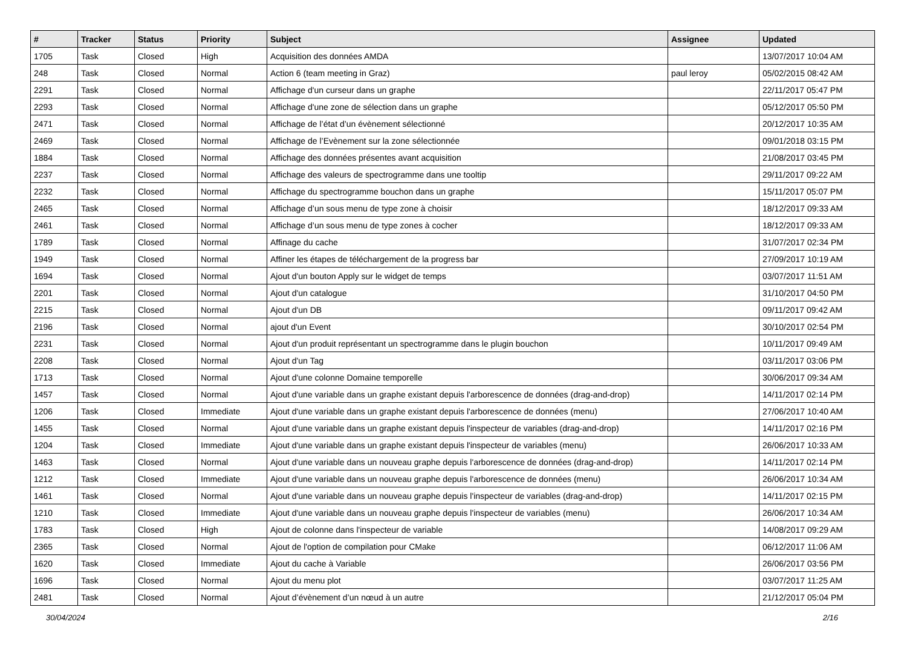| # | Tracker | Status | Priority | Subject | Assignee | Updated |
| --- | --- | --- | --- | --- | --- | --- |
| 1705 | Task | Closed | High | Acquisition des données AMDA | | 13/07/2017 10:04 AM |
| 248 | Task | Closed | Normal | Action 6 (team meeting in Graz) | paul leroy | 05/02/2015 08:42 AM |
| 2291 | Task | Closed | Normal | Affichage d'un curseur dans un graphe | | 22/11/2017 05:47 PM |
| 2293 | Task | Closed | Normal | Affichage d'une zone de sélection dans un graphe | | 05/12/2017 05:50 PM |
| 2471 | Task | Closed | Normal | Affichage de l’état d’un évènement sélectionné | | 20/12/2017 10:35 AM |
| 2469 | Task | Closed | Normal | Affichage de l’Evènement sur la zone sélectionnée | | 09/01/2018 03:15 PM |
| 1884 | Task | Closed | Normal | Affichage des données présentes avant acquisition | | 21/08/2017 03:45 PM |
| 2237 | Task | Closed | Normal | Affichage des valeurs de spectrogramme dans une tooltip | | 29/11/2017 09:22 AM |
| 2232 | Task | Closed | Normal | Affichage du spectrogramme bouchon dans un graphe | | 15/11/2017 05:07 PM |
| 2465 | Task | Closed | Normal | Affichage d’un sous menu de type zone à choisir | | 18/12/2017 09:33 AM |
| 2461 | Task | Closed | Normal | Affichage d’un sous menu de type zones à cocher | | 18/12/2017 09:33 AM |
| 1789 | Task | Closed | Normal | Affinage du cache | | 31/07/2017 02:34 PM |
| 1949 | Task | Closed | Normal | Affiner les étapes de téléchargement de la progress bar | | 27/09/2017 10:19 AM |
| 1694 | Task | Closed | Normal | Ajout d'un bouton Apply sur le widget de temps | | 03/07/2017 11:51 AM |
| 2201 | Task | Closed | Normal | Ajout d'un catalogue | | 31/10/2017 04:50 PM |
| 2215 | Task | Closed | Normal | Ajout d'un DB | | 09/11/2017 09:42 AM |
| 2196 | Task | Closed | Normal | ajout d'un Event | | 30/10/2017 02:54 PM |
| 2231 | Task | Closed | Normal | Ajout d'un produit représentant un spectrogramme dans le plugin bouchon | | 10/11/2017 09:49 AM |
| 2208 | Task | Closed | Normal | Ajout d'un Tag | | 03/11/2017 03:06 PM |
| 1713 | Task | Closed | Normal | Ajout d'une colonne Domaine temporelle | | 30/06/2017 09:34 AM |
| 1457 | Task | Closed | Normal | Ajout d'une variable dans un graphe existant depuis l'arborescence de données (drag-and-drop) | | 14/11/2017 02:14 PM |
| 1206 | Task | Closed | Immediate | Ajout d'une variable dans un graphe existant depuis l'arborescence de données (menu) | | 27/06/2017 10:40 AM |
| 1455 | Task | Closed | Normal | Ajout d'une variable dans un graphe existant depuis l'inspecteur de variables (drag-and-drop) | | 14/11/2017 02:16 PM |
| 1204 | Task | Closed | Immediate | Ajout d'une variable dans un graphe existant depuis l'inspecteur de variables (menu) | | 26/06/2017 10:33 AM |
| 1463 | Task | Closed | Normal | Ajout d'une variable dans un nouveau graphe depuis l'arborescence de données (drag-and-drop) | | 14/11/2017 02:14 PM |
| 1212 | Task | Closed | Immediate | Ajout d'une variable dans un nouveau graphe depuis l'arborescence de données (menu) | | 26/06/2017 10:34 AM |
| 1461 | Task | Closed | Normal | Ajout d'une variable dans un nouveau graphe depuis l'inspecteur de variables (drag-and-drop) | | 14/11/2017 02:15 PM |
| 1210 | Task | Closed | Immediate | Ajout d'une variable dans un nouveau graphe depuis l'inspecteur de variables (menu) | | 26/06/2017 10:34 AM |
| 1783 | Task | Closed | High | Ajout de colonne dans l'inspecteur de variable | | 14/08/2017 09:29 AM |
| 2365 | Task | Closed | Normal | Ajout de l'option de compilation pour CMake | | 06/12/2017 11:06 AM |
| 1620 | Task | Closed | Immediate | Ajout du cache à Variable | | 26/06/2017 03:56 PM |
| 1696 | Task | Closed | Normal | Ajout du menu plot | | 03/07/2017 11:25 AM |
| 2481 | Task | Closed | Normal | Ajout d’évènement d’un nœud à un autre | | 21/12/2017 05:04 PM |
30/04/2024 2/16